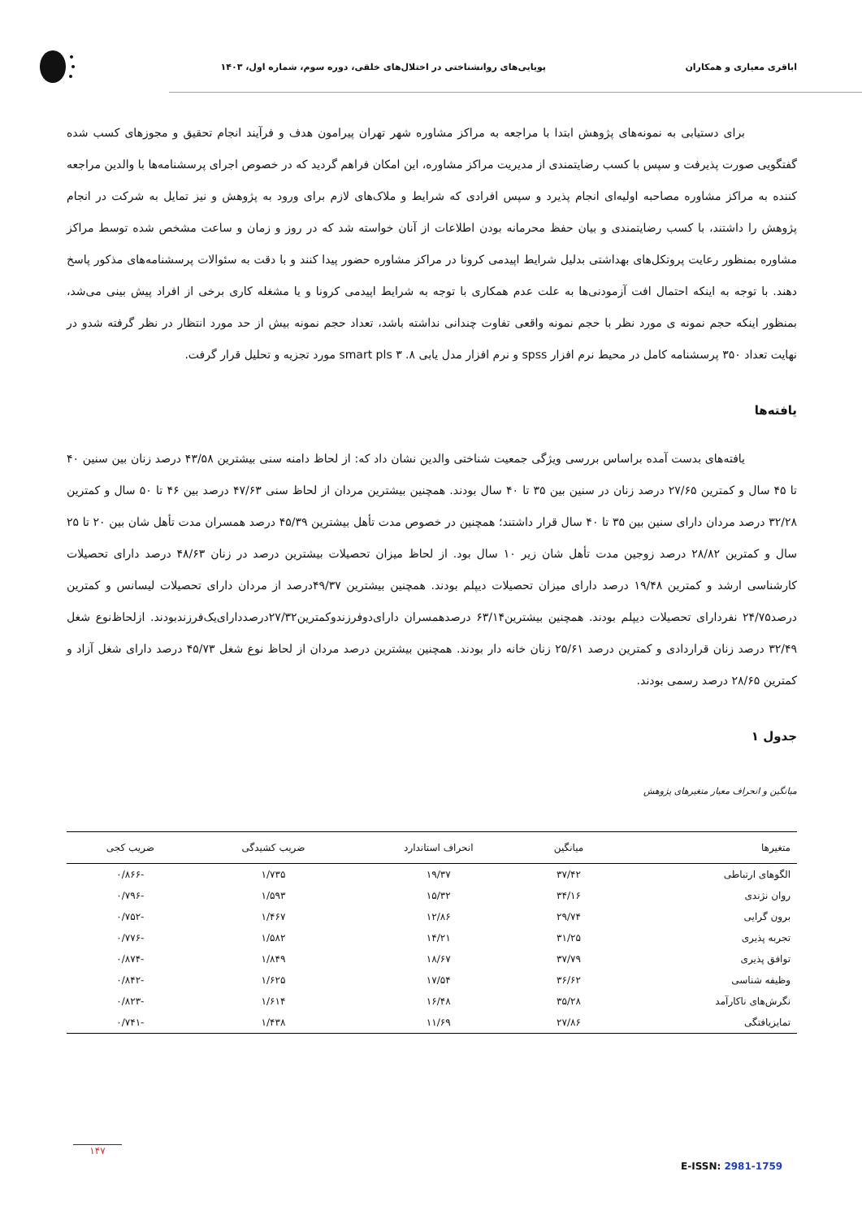اباقری معیاری و همکاران
پویایی‌های روانشناختی در اختلال‌های خلقی، دوره سوم، شماره اول، ۱۴۰۳
برای دستیابی به نمونه‌های پژوهش ابتدا با مراجعه به مراکز مشاوره شهر تهران پیرامون هدف و فرآیند انجام تحقیق و مجوزهای کسب شده گفتگویی صورت پذیرفت و سپس با کسب رضایتمندی از مدیریت مراکز مشاوره، این امکان فراهم گردید که در خصوص اجرای پرسشنامه‌ها با والدین مراجعه کننده به مراکز مشاوره مصاحبه اولیه‌ای انجام پذیرد و سپس افرادی که شرایط و ملاک‌های لازم برای ورود به پژوهش و نیز تمایل به شرکت در انجام پژوهش را داشتند، با کسب رضایتمندی و بیان حفظ محرمانه بودن اطلاعات از آنان خواسته شد که در روز و زمان و ساعت مشخص شده توسط مراکز مشاوره بمنظور رعایت پروتکل‌های بهداشتی بدلیل شرایط اپیدمی کرونا در مراکز مشاوره حضور پیدا کنند و با دقت به سئوالات پرسشنامه‌های مذکور پاسخ دهند. با توجه به اینکه احتمال افت آزمودنی‌ها به علت عدم همکاری با توجه به شرایط اپیدمی کرونا و یا مشغله کاری برخی از افراد پیش بینی می‌شد، بمنظور اینکه حجم نمونه ی مورد نظر با حجم نمونه واقعی تفاوت چندانی نداشته باشد، تعداد حجم نمونه بیش از حد مورد انتظار در نظر گرفته شدو در نهایت تعداد ۳۵۰ پرسشنامه کامل در محیط نرم افزار spss و نرم افزار مدل یابی smart pls ۳ .۸ مورد تجزیه و تحلیل قرار گرفت.
یافته‌ها
یافته‌های بدست آمده براساس بررسی ویژگی جمعیت شناختی والدین نشان داد که: از لحاظ دامنه سنی بیشترین ۴۳/۵۸ درصد زنان بین سنین ۴۰ تا ۴۵ سال و کمترین ۲۷/۶۵ درصد زنان در سنین بین ۳۵ تا ۴۰ سال بودند. همچنین بیشترین مردان از لحاظ سنی ۴۷/۶۳ درصد بین ۴۶ تا ۵۰ سال و کمترین ۳۲/۲۸ درصد مردان دارای سنین بین ۳۵ تا ۴۰ سال قرار داشتند؛ همچنین در خصوص مدت تأهل بیشترین ۴۵/۳۹ درصد همسران مدت تأهل شان بین ۲۰ تا ۲۵ سال و کمترین ۲۸/۸۲ درصد زوجین مدت تأهل شان زیر ۱۰ سال بود. از لحاظ میزان تحصیلات بیشترین درصد در زنان ۴۸/۶۳ درصد دارای تحصیلات کارشناسی ارشد و کمترین ۱۹/۴۸ درصد دارای میزان تحصیلات دیپلم بودند. همچنین بیشترین ۴۹/۳۷درصد از مردان دارای تحصیلات لیسانس و کمترین درصد۲۴/۷۵ نفردارای تحصیلات دیپلم بودند. همچنین بیشترین۶۳/۱۴ درصدهمسران دارای‌دوفرزندوکمترین۲۷/۳۲درصددارای‌یک‌فرزندبودند. ازلحاظ‌نوع شغل ۳۲/۴۹ درصد زنان قراردادی و کمترین درصد ۲۵/۶۱ زنان خانه دار بودند. همچنین بیشترین درصد مردان از لحاظ نوع شغل ۴۵/۷۳ درصد دارای شغل آزاد و کمترین ۲۸/۶۵ درصد رسمی بودند.
جدول ۱
میانگین و انحراف معیار متغیرهای پژوهش
| متغیرها | میانگین | انحراف استاندارد | ضریب کشیدگی | ضریب کجی |
| --- | --- | --- | --- | --- |
| الگوهای ارتباطی | ۳۷/۴۲ | ۱۹/۳۷ | ۱/۷۳۵ | -۰/۸۶۶ |
| روان نژندی | ۳۴/۱۶ | ۱۵/۳۲ | ۱/۵۹۳ | -۰/۷۹۶ |
| برون گرایی | ۲۹/۷۴ | ۱۲/۸۶ | ۱/۴۶۷ | -۰/۷۵۲ |
| تجربه پذیری | ۳۱/۲۵ | ۱۴/۲۱ | ۱/۵۸۲ | -۰/۷۷۶ |
| توافق پذیری | ۳۷/۷۹ | ۱۸/۶۷ | ۱/۸۴۹ | -۰/۸۷۴ |
| وظیفه شناسی | ۳۶/۶۲ | ۱۷/۵۴ | ۱/۶۲۵ | -۰/۸۴۲ |
| نگرش‌های ناکارآمد | ۳۵/۲۸ | ۱۶/۴۸ | ۱/۶۱۴ | -۰/۸۲۳ |
| تمایزیافتگی | ۲۷/۸۶ | ۱۱/۶۹ | ۱/۴۳۸ | -۰/۷۴۱ |
۱۴۷
E-ISSN: 2981-1759